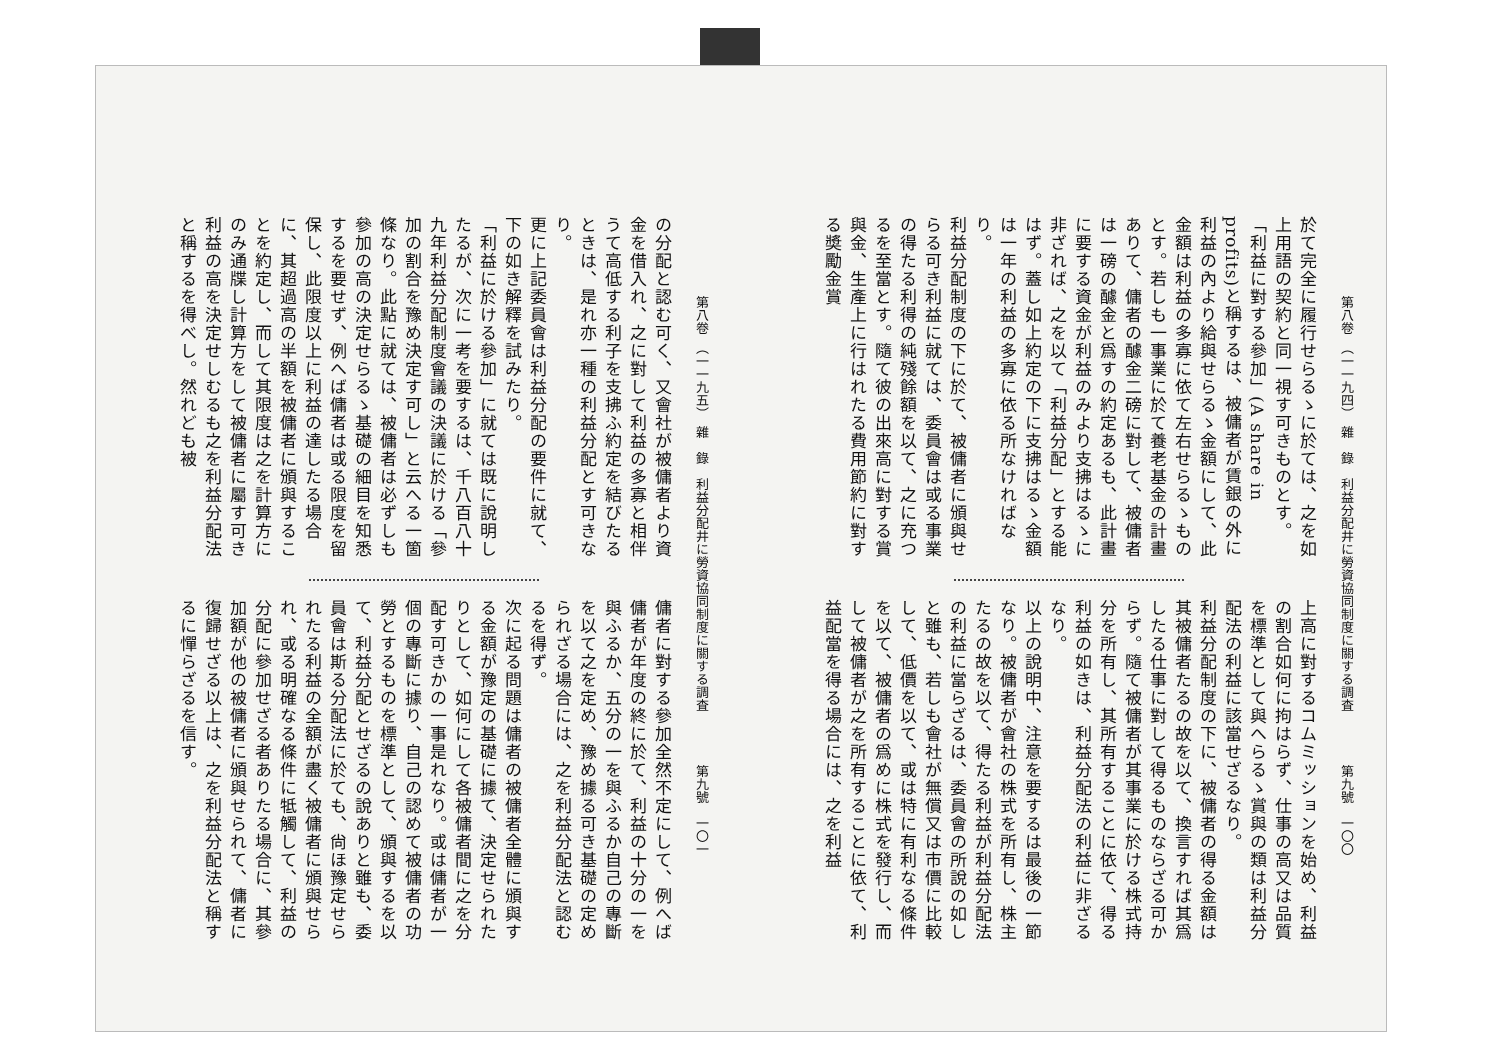第八卷　（一一九四）　雜　錄　利益分配井に勞資協同制度に關する調査 第九號　一〇〇
於て完全に履行せらるゝに於ては、之を如上用語の契約と同一視す可きものとす。
「利益に對する參加」(A share in profits)と稱するは、被傭者が賃銀の外に利益の內より給與せらるゝ金額にして、此金額は利益の多寡に依て左右せらるゝものとす。若しも一事業に於て養老基金の計畫ありて、傭者の醵金二磅に對して、被傭者は一磅の醵金と爲すの約定あるも、此計畫に要する資金が利益のみより支拂はるゝに非ざれば、之を以て「利益分配」とする能はず。蓋し如上約定の下に支拂はるゝ金額は一年の利益の多寡に依る所なければなり。
利益分配制度の下に於て、被傭者に頒與せらる可き利益に就ては、委員會は或る事業の得たる利得の純殘餘額を以て、之に充つるを至當とす。隨て彼の出來高に對する賞與金、生產上に行はれたる費用節約に對する奬勵金賞
上高に對するコムミッションを始め、利益の割合如何に拘はらず、仕事の高又は品質を標準として與へらるゝ賞與の類は利益分配法の利益に該當せざるなり。
利益分配制度の下に、被傭者の得る金額は其被傭者たるの故を以て、換言すれば其爲したる仕事に對して得るものならざる可からず。隨て被傭者が其事業に於ける株式持分を所有し、其所有することに依て、得る利益の如きは、利益分配法の利益に非ざるなり。
以上の說明中、注意を要するは最後の一節なり。被傭者が會社の株式を所有し、株主たるの故を以て、得たる利益が利益分配法の利益に當らざるは、委員會の所說の如しと雖も、若しも會社が無償又は市價に比較して、低價を以て、或は特に有利なる條件を以て、被傭者の爲めに株式を發行し、而して被傭者が之を所有することに依て、利益配當を得る場合には、之を利益
第八卷　（一一九五）　雜　錄　利益分配井に勞資協同制度に關する調査 第九號　一〇一
の分配と認む可く、又會社が被傭者より資金を借入れ、之に對して利益の多寡と相伴うて高低する利子を支拂ふ約定を結びたるときは、是れ亦一種の利益分配とす可きなり。
更に上記委員會は利益分配の要件に就て、下の如き解釋を試みたり。
「利益に於ける參加」に就ては既に說明したるが、次に一考を要するは、千八百八十九年利益分配制度會議の決議に於ける「參加の割合を豫め決定す可し」と云へる一箇條なり。此點に就ては、被傭者は必ずしも參加の高の決定せらるゝ基礎の細目を知悉するを要せず、例へば傭者は或る限度を留保し、此限度以上に利益の達したる場合に、其超過高の半額を被傭者に頒與することを約定し、而して其限度は之を計算方にのみ通牒し計算方をして被傭者に屬す可き利益の高を決定せしむるも之を利益分配法と稱するを得べし。然れども被
傭者に對する參加全然不定にして、例へば傭者が年度の終に於て、利益の十分の一を與ふるか、五分の一を與ふるか自己の專斷を以て之を定め、豫め據る可き基礎の定められざる場合には、之を利益分配法と認むるを得ず。
次に起る問題は傭者の被傭者全體に頒與する金額が豫定の基礎に據て、決定せられたりとして、如何にして各被傭者間に之を分配す可きかの一事是れなり。或は傭者が一個の專斷に據り、自己の認めて被傭者の功勞とするものを標準として、頒與するを以て、利益分配とせざるの說ありと雖も、委員會は斯る分配法に於ても、尙ほ豫定せられたる利益の全額が盡く被傭者に頒與せられ、或る明確なる條件に牴觸して、利益の分配に參加せざる者ありたる場合に、其參加額が他の被傭者に頒與せられて、傭者に復歸せざる以上は、之を利益分配法と稱するに憚らざるを信す。